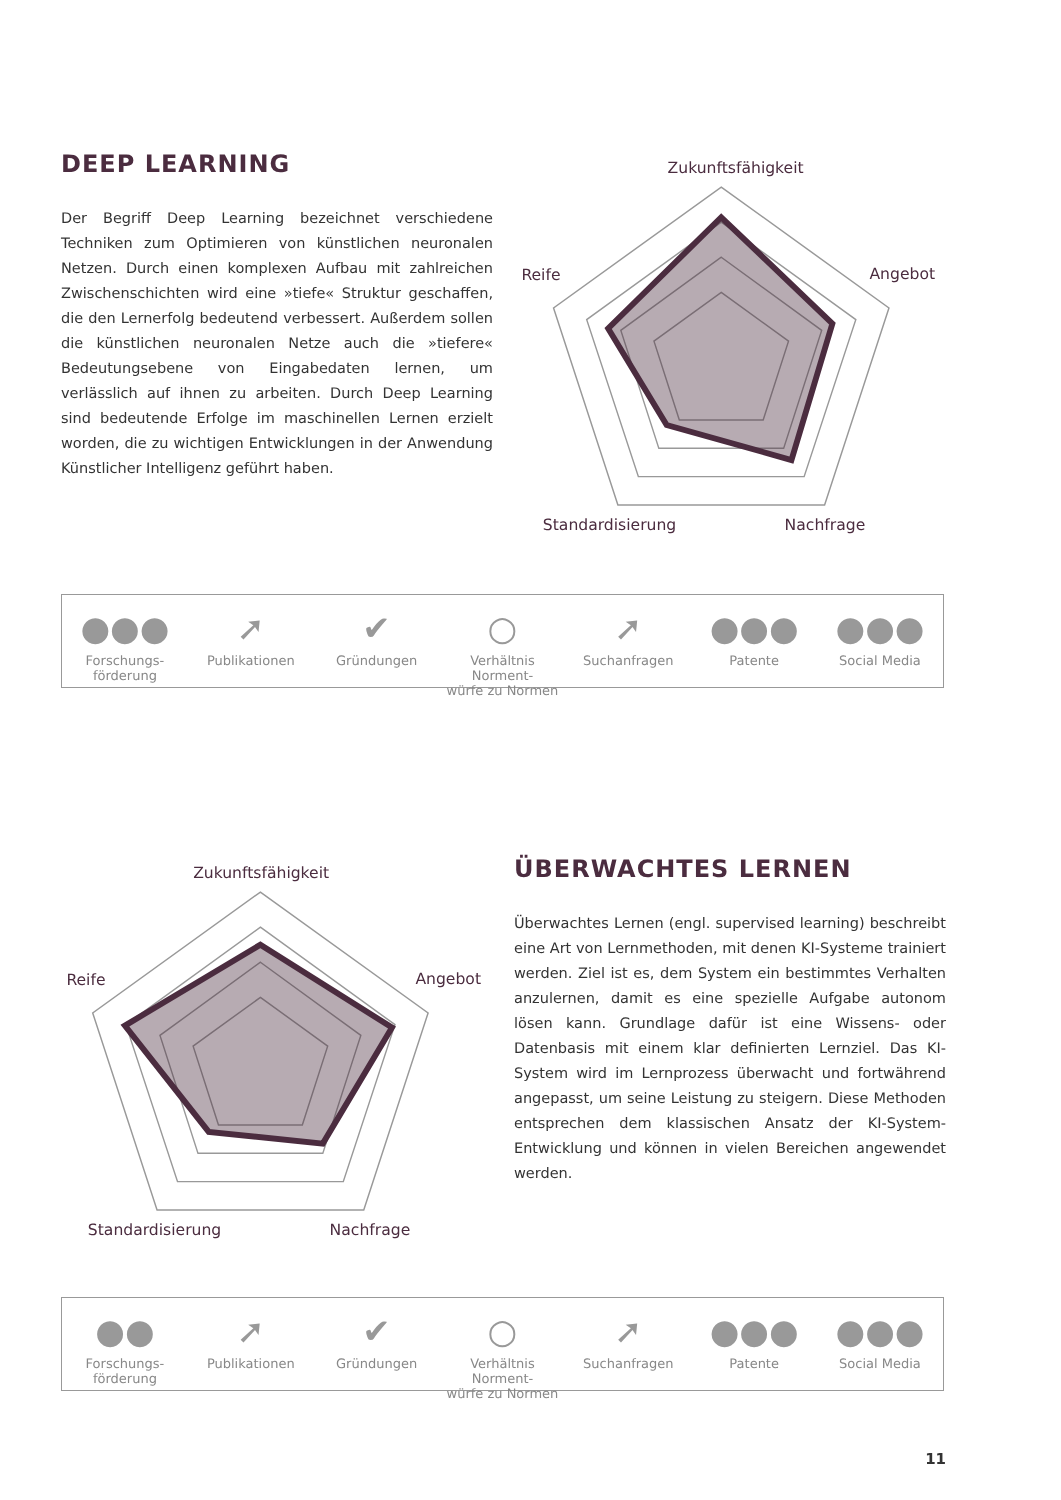DEEP LEARNING
Der Begriff Deep Learning bezeichnet verschiedene Techniken zum Optimieren von künstlichen neuronalen Netzen. Durch einen komplexen Aufbau mit zahlreichen Zwischenschichten wird eine »tiefe« Struktur geschaffen, die den Lernerfolg bedeutend verbessert. Außerdem sollen die künstlichen neuronalen Netze auch die »tiefere« Bedeutungsebene von Eingabedaten lernen, um verlässlich auf ihnen zu arbeiten. Durch Deep Learning sind bedeutende Erfolge im maschinellen Lernen erzielt worden, die zu wichtigen Entwicklungen in der Anwendung Künstlicher Intelligenz geführt haben.
Zukunftsfähigkeit
Reife
Angebot
Standardisierung
Nachfrage
●●●
Forschungs-
förderung
➚
Publikationen
✔
Gründungen
○
Verhältnis Norment-
würfe zu Normen
➚
Suchanfragen
●●●
Patente
●●●
Social Media
Zukunftsfähigkeit
Reife
Angebot
Standardisierung
Nachfrage
ÜBERWACHTES LERNEN
Überwachtes Lernen (engl. supervised learning) beschreibt eine Art von Lernmethoden, mit denen KI-Systeme trainiert werden. Ziel ist es, dem System ein bestimmtes Verhalten anzulernen, damit es eine spezielle Aufgabe autonom lösen kann. Grundlage dafür ist eine Wissens- oder Datenbasis mit einem klar definierten Lernziel. Das KI-System wird im Lernprozess überwacht und fortwährend angepasst, um seine Leistung zu steigern. Diese Methoden entsprechen dem klassischen Ansatz der KI-System-Entwicklung und können in vielen Bereichen angewendet werden.
●●
Forschungs-
förderung
➚
Publikationen
✔
Gründungen
○
Verhältnis Norment-
würfe zu Normen
➚
Suchanfragen
●●●
Patente
●●●
Social Media
11